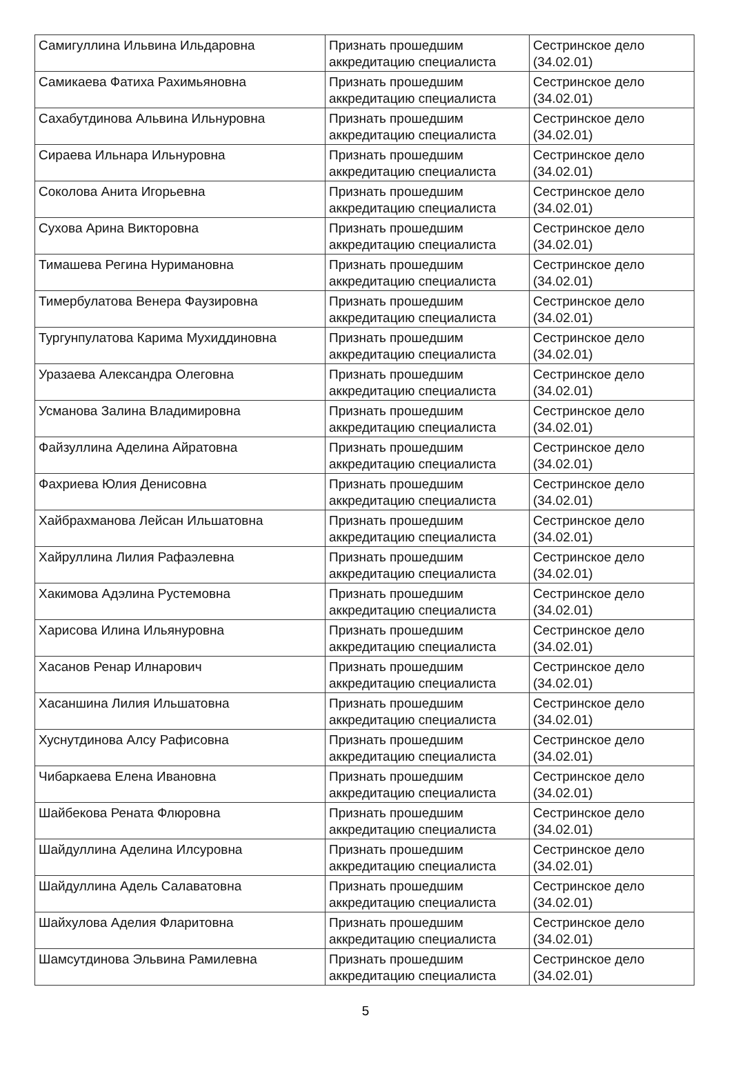| Самигуллина Ильвина Ильдаровна | Признать прошедшим аккредитацию специалиста | Сестринское дело (34.02.01) |
| Самикаева Фатиха Рахимьяновна | Признать прошедшим аккредитацию специалиста | Сестринское дело (34.02.01) |
| Сахабутдинова Альвина Ильнуровна | Признать прошедшим аккредитацию специалиста | Сестринское дело (34.02.01) |
| Сираева Ильнара Ильнуровна | Признать прошедшим аккредитацию специалиста | Сестринское дело (34.02.01) |
| Соколова Анита Игорьевна | Признать прошедшим аккредитацию специалиста | Сестринское дело (34.02.01) |
| Сухова Арина Викторовна | Признать прошедшим аккредитацию специалиста | Сестринское дело (34.02.01) |
| Тимашева Регина Нуримановна | Признать прошедшим аккредитацию специалиста | Сестринское дело (34.02.01) |
| Тимербулатова Венера Фаузировна | Признать прошедшим аккредитацию специалиста | Сестринское дело (34.02.01) |
| Тургунпулатова Карима Мухиддиновна | Признать прошедшим аккредитацию специалиста | Сестринское дело (34.02.01) |
| Уразаева Александра Олеговна | Признать прошедшим аккредитацию специалиста | Сестринское дело (34.02.01) |
| Усманова Залина Владимировна | Признать прошедшим аккредитацию специалиста | Сестринское дело (34.02.01) |
| Файзуллина Аделина Айратовна | Признать прошедшим аккредитацию специалиста | Сестринское дело (34.02.01) |
| Фахриева Юлия Денисовна | Признать прошедшим аккредитацию специалиста | Сестринское дело (34.02.01) |
| Хайбрахманова Лейсан Ильшатовна | Признать прошедшим аккредитацию специалиста | Сестринское дело (34.02.01) |
| Хайруллина Лилия Рафаэлевна | Признать прошедшим аккредитацию специалиста | Сестринское дело (34.02.01) |
| Хакимова Адэлина Рустемовна | Признать прошедшим аккредитацию специалиста | Сестринское дело (34.02.01) |
| Харисова Илина Ильянуровна | Признать прошедшим аккредитацию специалиста | Сестринское дело (34.02.01) |
| Хасанов Ренар Илнарович | Признать прошедшим аккредитацию специалиста | Сестринское дело (34.02.01) |
| Хасаншина Лилия Ильшатовна | Признать прошедшим аккредитацию специалиста | Сестринское дело (34.02.01) |
| Хуснутдинова Алсу Рафисовна | Признать прошедшим аккредитацию специалиста | Сестринское дело (34.02.01) |
| Чибаркаева Елена Ивановна | Признать прошедшим аккредитацию специалиста | Сестринское дело (34.02.01) |
| Шайбекова Рената Флюровна | Признать прошедшим аккредитацию специалиста | Сестринское дело (34.02.01) |
| Шайдуллина Аделина Илсуровна | Признать прошедшим аккредитацию специалиста | Сестринское дело (34.02.01) |
| Шайдуллина Адель Салаватовна | Признать прошедшим аккредитацию специалиста | Сестринское дело (34.02.01) |
| Шайхулова Аделия Фларитовна | Признать прошедшим аккредитацию специалиста | Сестринское дело (34.02.01) |
| Шамсутдинова Эльвина Рамилевна | Признать прошедшим аккредитацию специалиста | Сестринское дело (34.02.01) |
5